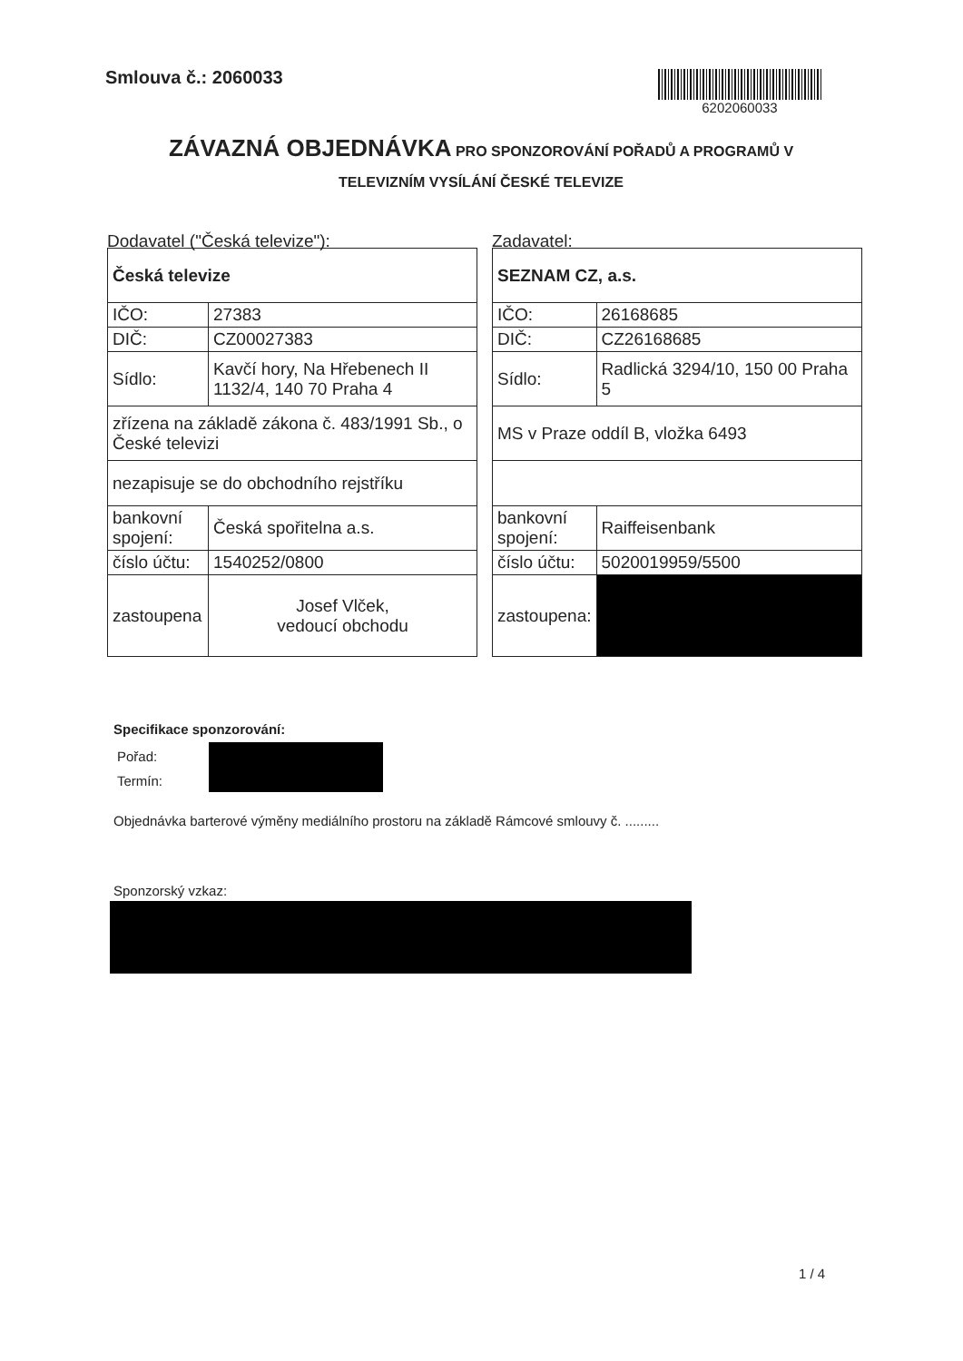Smlouva č.: 2060033 6202060033
ZÁVAZNÁ OBJEDNÁVKA PRO SPONZOROVÁNÍ POŘADŮ A PROGRAMŮ V
TELEVIZNÍM VYSÍLÁNÍ ČESKÉ TELEVIZE
Dodavatel ("Česká televize"):
| Česká televize | |
| IČO: | 27383 |
| DIČ: | CZ00027383 |
| Sídlo: | Kavčí hory, Na Hřebenech II 1132/4, 140 70 Praha 4 |
| zřízena na základě zákona č. 483/1991 Sb., o České televizi | |
| nezapisuje se do obchodního rejstříku | |
| bankovní spojení: | Česká spořitelna a.s. |
| číslo účtu: | 1540252/0800 |
| zastoupena | Josef Vlček, vedoucí obchodu |
Zadavatel:
| SEZNAM CZ, a.s. | |
| IČO: | 26168685 |
| DIČ: | CZ26168685 |
| Sídlo: | Radlická 3294/10, 150 00 Praha 5 |
| MS v Praze oddíl B, vložka 6493 | |
| bankovní spojení: | Raiffeisenbank |
| číslo účtu: | 5020019959/5500 |
| zastoupena: | |
Specifikace sponzorování:
Pořad:
Termín:
Objednávka barterové výměny mediálního prostoru na základě Rámcové smlouvy č. .........
Sponzorský vzkaz:
1 / 4